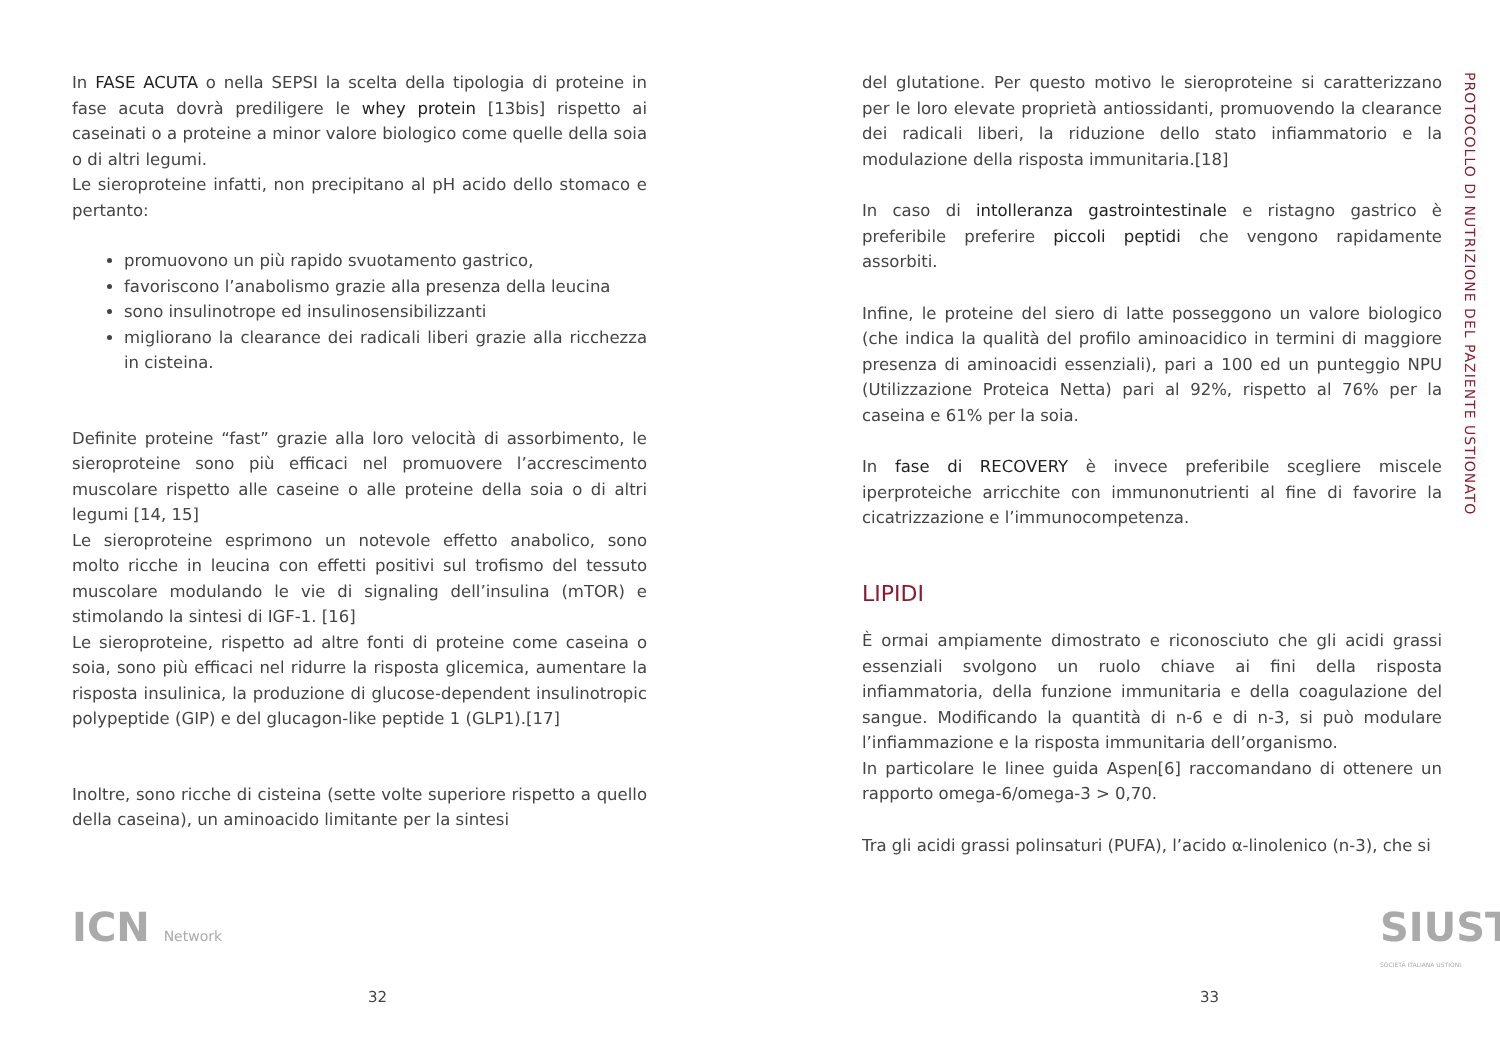In FASE ACUTA o nella SEPSI la scelta della tipologia di proteine in fase acuta dovrà prediligere le whey protein [13bis] rispetto ai caseinati o a proteine a minor valore biologico come quelle della soia o di altri legumi.
Le sieroproteine infatti, non precipitano al pH acido dello stomaco e pertanto:
promuovono un più rapido svuotamento gastrico,
favoriscono l’anabolismo grazie alla presenza della leucina
sono insulinotrope ed insulinosensibilizzanti
migliorano la clearance dei radicali liberi grazie alla ricchezza in cisteina.
Definite proteine “fast” grazie alla loro velocità di assorbimento, le sieroproteine sono più efficaci nel promuovere l’accrescimento muscolare rispetto alle caseine o alle proteine della soia o di altri legumi [14, 15]
Le sieroproteine esprimono un notevole effetto anabolico, sono molto ricche in leucina con effetti positivi sul trofismo del tessuto muscolare modulando le vie di signaling dell’insulina (mTOR) e stimolando la sintesi di IGF-1. [16]
Le sieroproteine, rispetto ad altre fonti di proteine come caseina o soia, sono più efficaci nel ridurre la risposta glicemica, aumentare la risposta insulinica, la produzione di glucose-dependent insulinotropic polypeptide (GIP) e del glucagon-like peptide 1 (GLP1).[17]
Inoltre, sono ricche di cisteina (sette volte superiore rispetto a quello della caseina), un aminoacido limitante per la sintesi
ICN Network
32
del glutatione. Per questo motivo le sieroproteine si caratterizzano per le loro elevate proprietà antiossidanti, promuovendo la clearance dei radicali liberi, la riduzione dello stato infiammatorio e la modulazione della risposta immunitaria.[18]
In caso di intolleranza gastrointestinale e ristagno gastrico è preferibile preferire piccoli peptidi che vengono rapidamente assorbiti.
Infine, le proteine del siero di latte posseggono un valore biologico (che indica la qualità del profilo aminoacidico in termini di maggiore presenza di aminoacidi essenziali), pari a 100 ed un punteggio NPU (Utilizzazione Proteica Netta) pari al 92%, rispetto al 76% per la caseina e 61% per la soia.
In fase di RECOVERY è invece preferibile scegliere miscele iperproteiche arricchite con immunonutrienti al fine di favorire la cicatrizzazione e l’immunocompetenza.
LIPIDI
È ormai ampiamente dimostrato e riconosciuto che gli acidi grassi essenziali svolgono un ruolo chiave ai fini della risposta infiammatoria, della funzione immunitaria e della coagulazione del sangue. Modificando la quantità di n-6 e di n-3, si può modulare l’infiammazione e la risposta immunitaria dell’organismo.
In particolare le linee guida Aspen[6] raccomandano di ottenere un rapporto omega-6/omega-3 > 0,70.
Tra gli acidi grassi polinsaturi (PUFA), l’acido α-linolenico (n-3), che si
PROTOCOLLO DI NUTRIZIONE DEL PAZIENTE USTIONATO
SIUST SOCIETÀ ITALIANA USTIONI
33